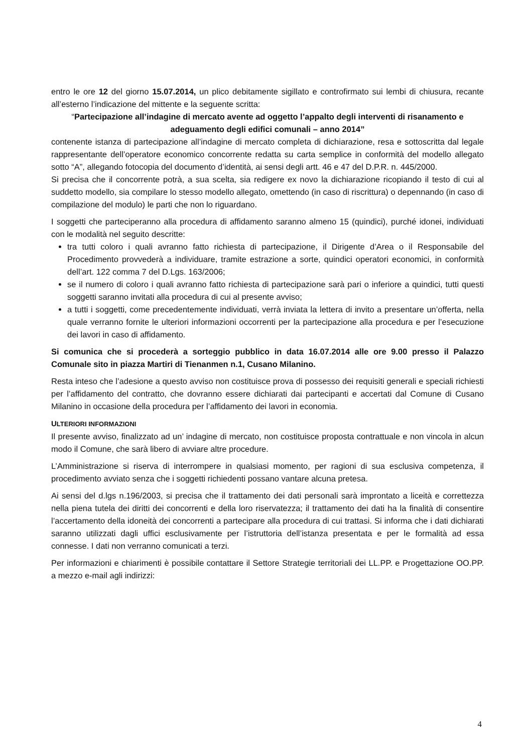entro le ore 12 del giorno 15.07.2014, un plico debitamente sigillato e controfirmato sui lembi di chiusura, recante all’esterno l’indicazione del mittente e la seguente scritta:
“Partecipazione all’indagine di mercato avente ad oggetto l’appalto degli interventi di risanamento e adeguamento degli edifici comunali – anno 2014”
contenente istanza di partecipazione all’indagine di mercato completa di dichiarazione, resa e sottoscritta dal legale rappresentante dell’operatore economico concorrente redatta su carta semplice in conformità del modello allegato sotto “A”, allegando fotocopia del documento d’identità, ai sensi degli artt. 46 e 47 del D.P.R. n. 445/2000.
Si precisa che il concorrente potrà, a sua scelta, sia redigere ex novo la dichiarazione ricopiando il testo di cui al suddetto modello, sia compilare lo stesso modello allegato, omettendo (in caso di riscrittura) o depennando (in caso di compilazione del modulo) le parti che non lo riguardano.
I soggetti che parteciperanno alla procedura di affidamento saranno almeno 15 (quindici), purché idonei, individuati con le modalità nel seguito descritte:
tra tutti coloro i quali avranno fatto richiesta di partecipazione, il Dirigente d’Area o il Responsabile del Procedimento provvederà a individuare, tramite estrazione a sorte, quindici operatori economici, in conformità dell’art. 122 comma 7 del D.Lgs. 163/2006;
se il numero di coloro i quali avranno fatto richiesta di partecipazione sarà pari o inferiore a quindici, tutti questi soggetti saranno invitati alla procedura di cui al presente avviso;
a tutti i soggetti, come precedentemente individuati, verrà inviata la lettera di invito a presentare un’offerta, nella quale verranno fornite le ulteriori informazioni occorrenti per la partecipazione alla procedura e per l’esecuzione dei lavori in caso di affidamento.
Si comunica che si procederà a sorteggio pubblico in data 16.07.2014 alle ore 9.00 presso il Palazzo Comunale sito in piazza Martiri di Tienanmen n.1, Cusano Milanino.
Resta inteso che l’adesione a questo avviso non costituisce prova di possesso dei requisiti generali e speciali richiesti per l’affidamento del contratto, che dovranno essere dichiarati dai partecipanti e accertati dal Comune di Cusano Milanino in occasione della procedura per l’affidamento dei lavori in economia.
ULTERIORI INFORMAZIONI
Il presente avviso, finalizzato ad un’ indagine di mercato, non costituisce proposta contrattuale e non vincola in alcun modo il Comune, che sarà libero di avviare altre procedure.
L’Amministrazione si riserva di interrompere in qualsiasi momento, per ragioni di sua esclusiva competenza, il procedimento avviato senza che i soggetti richiedenti possano vantare alcuna pretesa.
Ai sensi del d.lgs n.196/2003, si precisa che il trattamento dei dati personali sarà improntato a liceità e correttezza nella piena tutela dei diritti dei concorrenti e della loro riservatezza; il trattamento dei dati ha la finalità di consentire l’accertamento della idoneità dei concorrenti a partecipare alla procedura di cui trattasi. Si informa che i dati dichiarati saranno utilizzati dagli uffici esclusivamente per l’istruttoria dell’istanza presentata e per le formalità ad essa connesse. I dati non verranno comunicati a terzi.
Per informazioni e chiarimenti è possibile contattare il Settore Strategie territoriali dei LL.PP. e Progettazione OO.PP. a mezzo e-mail agli indirizzi:
4